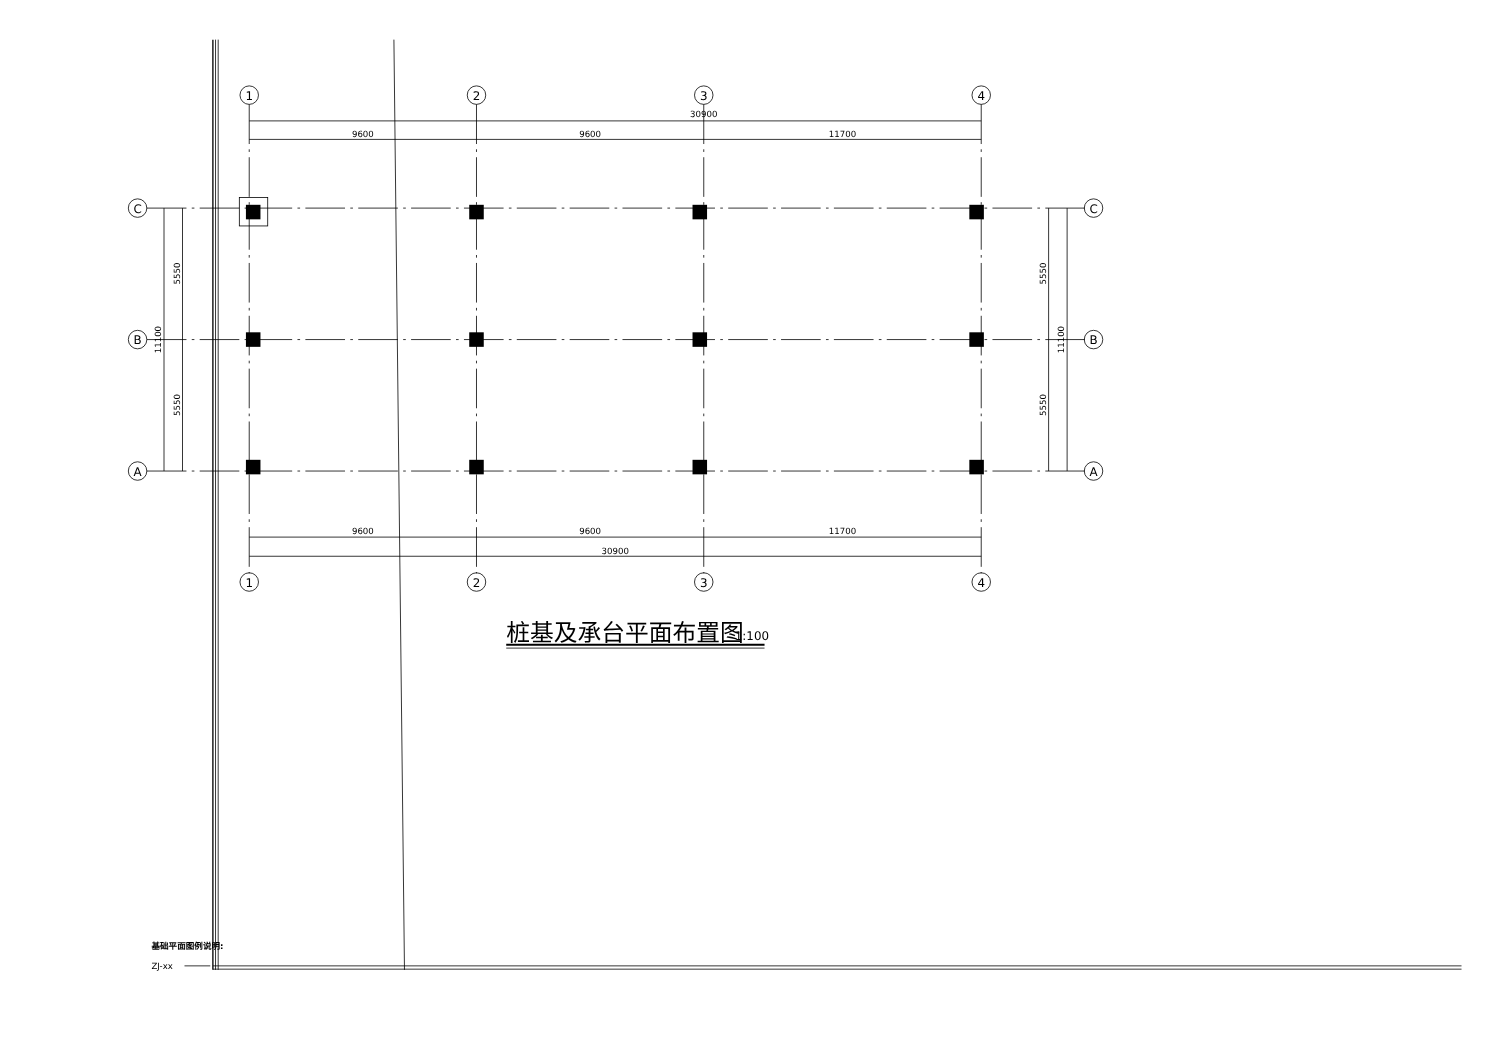1
2
3
4
30900
9600
9600
11700
C
C
5550
5550
11100
B
B
11100
5550
5550
A
A
9600
9600
11700
30900
1
2
3
4
桩基及承台平面布置图
1:100
基础平面图例说明:
ZJ-xx